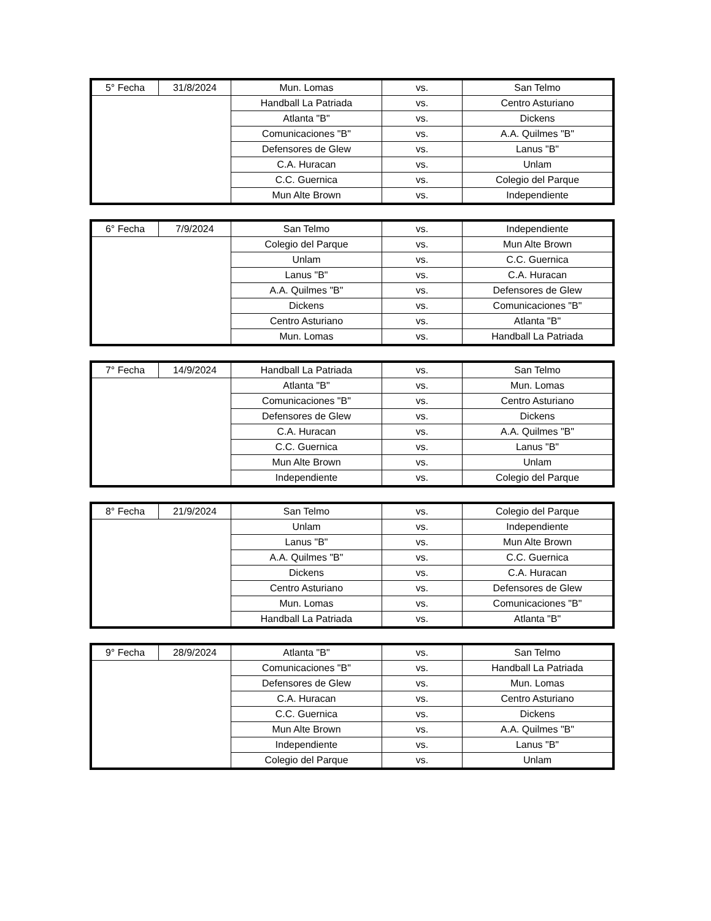| 5° Fecha | 31/8/2024 | Mun. Lomas | vs. | San Telmo |
| | | Handball La Patriada | vs. | Centro Asturiano |
| | | Atlanta "B" | vs. | Dickens |
| | | Comunicaciones "B" | vs. | A.A. Quilmes "B" |
| | | Defensores de Glew | vs. | Lanus "B" |
| | | C.A. Huracan | vs. | Unlam |
| | | C.C. Guernica | vs. | Colegio del Parque |
| | | Mun Alte Brown | vs. | Independiente |
| 6° Fecha | 7/9/2024 | San Telmo | vs. | Independiente |
| | | Colegio del Parque | vs. | Mun Alte Brown |
| | | Unlam | vs. | C.C. Guernica |
| | | Lanus "B" | vs. | C.A. Huracan |
| | | A.A. Quilmes "B" | vs. | Defensores de Glew |
| | | Dickens | vs. | Comunicaciones "B" |
| | | Centro Asturiano | vs. | Atlanta "B" |
| | | Mun. Lomas | vs. | Handball La Patriada |
| 7° Fecha | 14/9/2024 | Handball La Patriada | vs. | San Telmo |
| | | Atlanta "B" | vs. | Mun. Lomas |
| | | Comunicaciones "B" | vs. | Centro Asturiano |
| | | Defensores de Glew | vs. | Dickens |
| | | C.A. Huracan | vs. | A.A. Quilmes "B" |
| | | C.C. Guernica | vs. | Lanus "B" |
| | | Mun Alte Brown | vs. | Unlam |
| | | Independiente | vs. | Colegio del Parque |
| 8° Fecha | 21/9/2024 | San Telmo | vs. | Colegio del Parque |
| | | Unlam | vs. | Independiente |
| | | Lanus "B" | vs. | Mun Alte Brown |
| | | A.A. Quilmes "B" | vs. | C.C. Guernica |
| | | Dickens | vs. | C.A. Huracan |
| | | Centro Asturiano | vs. | Defensores de Glew |
| | | Mun. Lomas | vs. | Comunicaciones "B" |
| | | Handball La Patriada | vs. | Atlanta "B" |
| 9° Fecha | 28/9/2024 | Atlanta "B" | vs. | San Telmo |
| | | Comunicaciones "B" | vs. | Handball La Patriada |
| | | Defensores de Glew | vs. | Mun. Lomas |
| | | C.A. Huracan | vs. | Centro Asturiano |
| | | C.C. Guernica | vs. | Dickens |
| | | Mun Alte Brown | vs. | A.A. Quilmes "B" |
| | | Independiente | vs. | Lanus "B" |
| | | Colegio del Parque | vs. | Unlam |